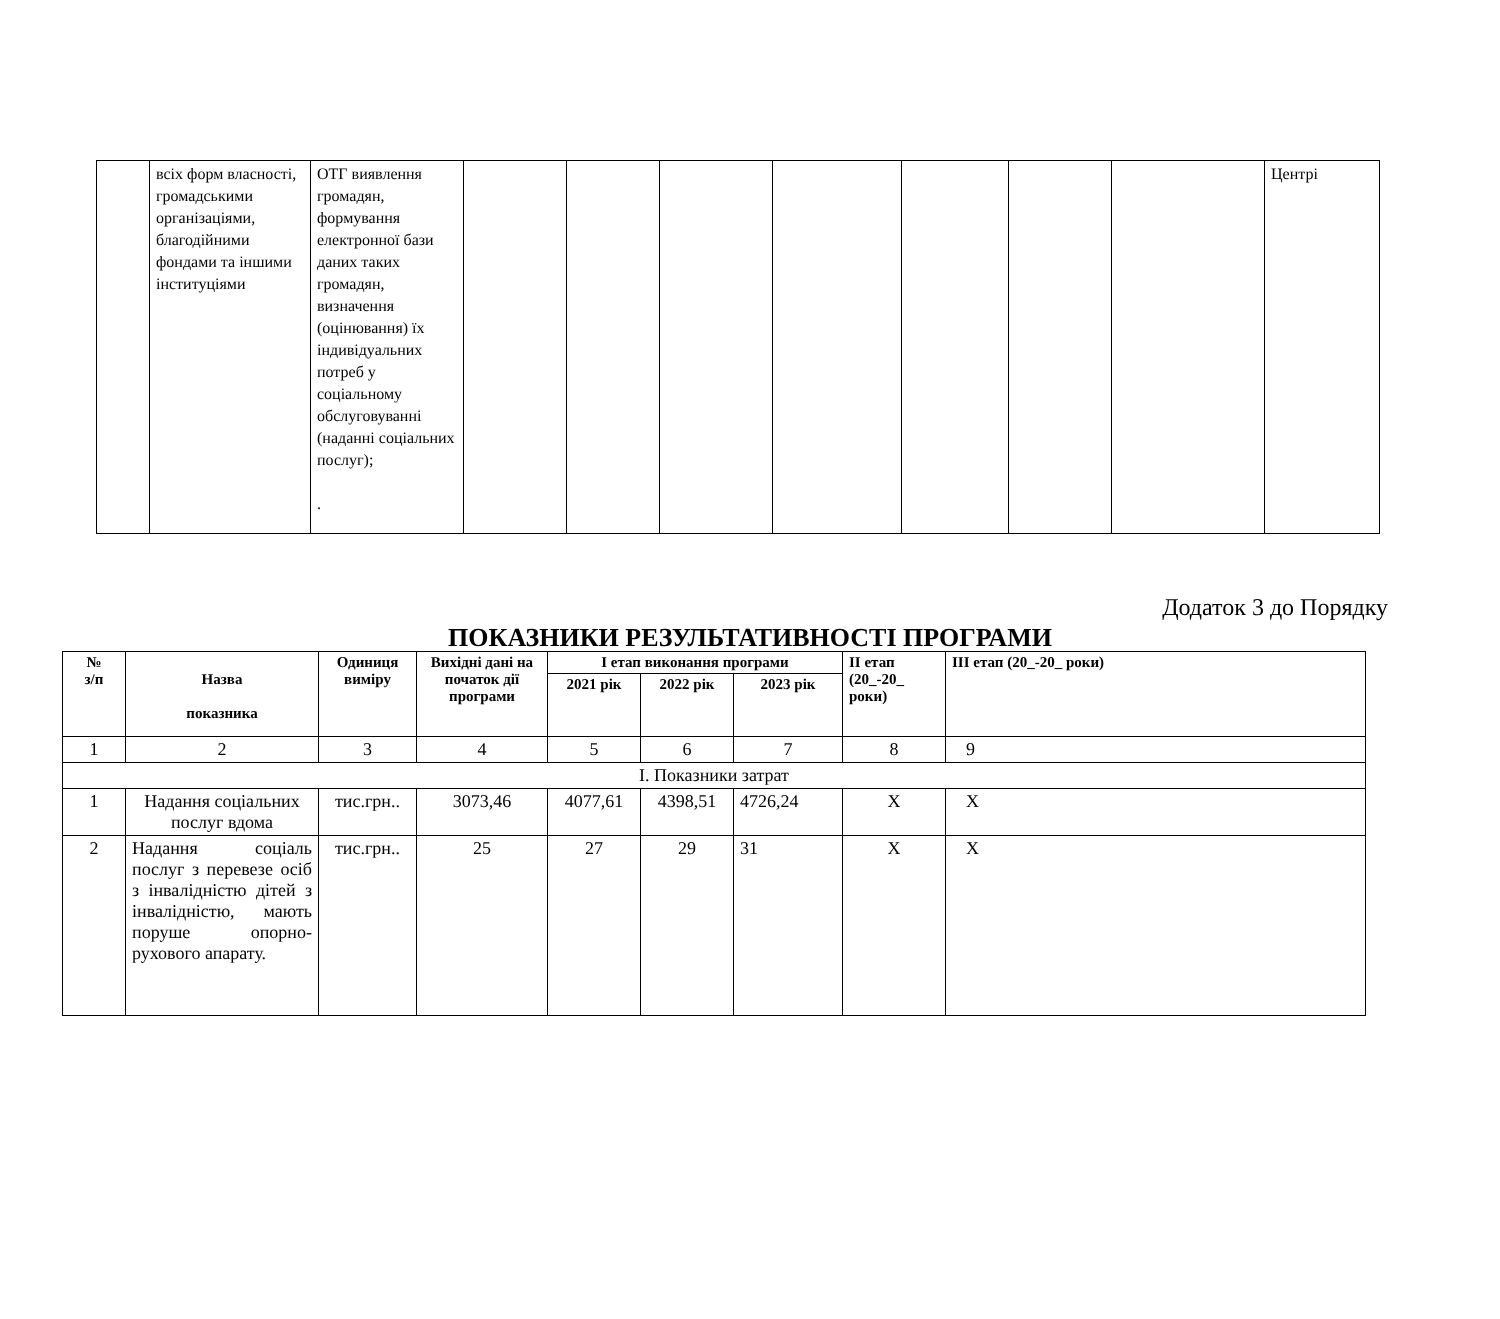| | всіх форм власності, громадськими організаціями, благодійними фондами та іншими інституціями | ОТГ виявлення громадян, формування електронної бази даних таких громадян, визначення (оцінювання) їх індивідуальних потреб у соціальному обслуговуванні (наданні соціальних послуг); . | | | | | | | | Центрі |
Додаток 3 до Порядку
ПОКАЗНИКИ РЕЗУЛЬТАТИВНОСТІ ПРОГРАМИ
| № з/п | Назва показника | Одиниця виміру | Вихідні дані на початок дії програми | І етап виконання програми | | | ІІ етап (20_-20_ роки) | ІІІ етап (20_-20_ роки) |
| --- | --- | --- | --- | --- | --- | --- | --- | --- |
| | | | | 2021 рік | 2022 рік | 2023 рік | | |
| 1 | 2 | 3 | 4 | 5 | 6 | 7 | 8 | 9 |
| І. Показники затрат | | | | | | | | |
| 1 | Надання соціальних послуг вдома | тис.грн.. | 3073,46 | 4077,61 | 4398,51 | 4726,24 | Х | Х |
| 2 | Надання соціаль послуг з перевезе осіб з інвалідністю дітей з інвалідністю, мають поруше опорно-рухового апарату. | тис.грн.. | 25 | 27 | 29 | 31 | Х | Х |